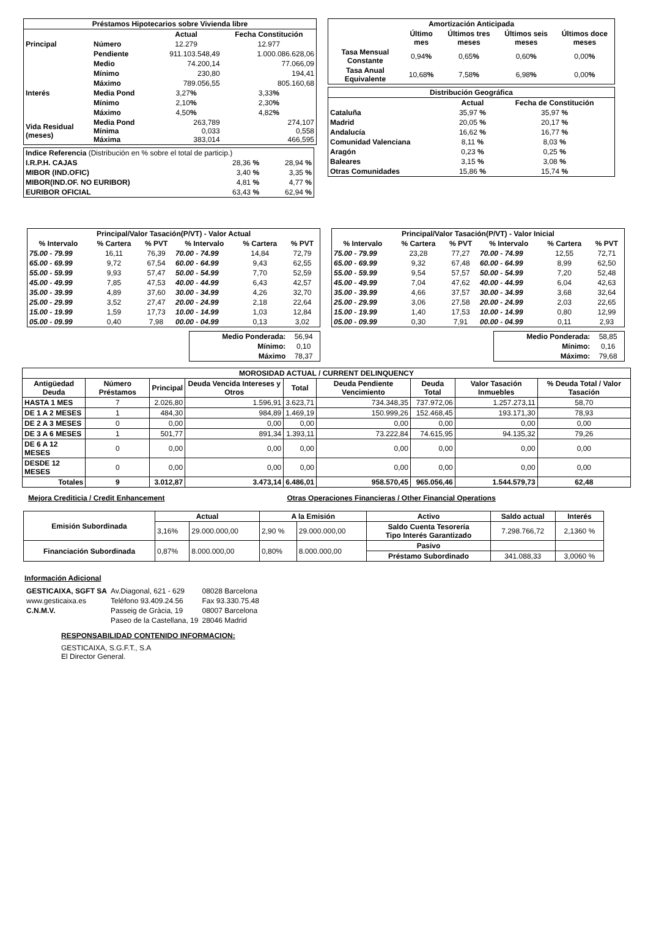| Préstamos Hipotecarios sobre Vivienda libre | | | |
| --- | --- | --- | --- |
| | | Actual | Fecha Constitución |
| Principal | Número | 12.279 | 12.977 |
| | Pendiente | 911.103.548,49 | 1.000.086.628,06 |
| | Medio | 74.200,14 | 77.066,09 |
| | Mínimo | 230,80 | 194,41 |
| | Máximo | 789.056,55 | 805.160,68 |
| Interés | Media Pond | 3,27 % | 3,33 % |
| | Mínimo | 2,10 % | 2,30 % |
| | Máximo | 4,50 % | 4,82 % |
| Vida Residual (meses) | Media Pond Mínima Máxima | 263,789 0,033 383,014 | 274,107 0,558 466,595 |
| Indice Referencia (Distribución en % sobre el total de particip.) | | |
| I.R.P.H. CAJAS | 28,36 % | 28,94 % |
| MIBOR (IND.OFIC) | 3,40 % | 3,35 % |
| MIBOR(IND.OF. NO EURIBOR) | 4,81 % | 4,77 % |
| EURIBOR OFICIAL | 63,43 % | 62,94 % |
| Amortización Anticipada | | | | |
| --- | --- | --- | --- | --- |
| | Último mes | Últimos tres meses | Últimos seis meses | Últimos doce meses |
| Tasa Mensual Constante | 0,94 % | 0,65 % | 0,60 % | 0,00 % |
| Tasa Anual Equivalente | 10,68 % | 7,58 % | 6,98 % | 0,00 % |
| Distribución Geográfica | | |
| --- | --- | --- |
| | Actual | Fecha de Constitución |
| Cataluña | 35,97 % | 35,97 % |
| Madrid | 20,05 % | 20,17 % |
| Andalucía | 16,62 % | 16,77 % |
| Comunidad Valenciana | 8,11 % | 8,03 % |
| Aragón | 0,23 % | 0,25 % |
| Baleares | 3,15 % | 3,08 % |
| Otras Comunidades | 15,86 % | 15,74 % |
| Principal/Valor Tasación(P/VT) - Valor Actual | | | | | |
| --- | --- | --- | --- | --- | --- |
| % Intervalo | % Cartera | % PVT | % Intervalo | % Cartera | % PVT |
| 75.00 - 79.99 | 16,11 | 76,39 | 70.00 - 74.99 | 14,84 | 72,79 |
| 65.00 - 69.99 | 9,72 | 67,54 | 60.00 - 64.99 | 9,43 | 62,55 |
| 55.00 - 59.99 | 9,93 | 57,47 | 50.00 - 54.99 | 7,70 | 52,59 |
| 45.00 - 49.99 | 7,85 | 47,53 | 40.00 - 44.99 | 6,43 | 42,57 |
| 35.00 - 39.99 | 4,89 | 37,60 | 30.00 - 34.99 | 4,26 | 32,70 |
| 25.00 - 29.99 | 3,52 | 27,47 | 20.00 - 24.99 | 2,18 | 22,64 |
| 15.00 - 19.99 | 1,59 | 17,73 | 10.00 - 14.99 | 1,03 | 12,84 |
| 05.00 - 09.99 | 0,40 | 7,98 | 00.00 - 04.99 | 0,13 | 3,02 |
| Medio Ponderada: | 56,94 |
| Mínimo: | 0,10 |
| Máximo | 78,37 |
| Principal/Valor Tasación(P/VT) - Valor Inicial | | | | | |
| --- | --- | --- | --- | --- | --- |
| % Intervalo | % Cartera | % PVT | % Intervalo | % Cartera | % PVT |
| 75.00 - 79.99 | 23,28 | 77,27 | 70.00 - 74.99 | 12,55 | 72,71 |
| 65.00 - 69.99 | 9,32 | 67,48 | 60.00 - 64.99 | 8,99 | 62,50 |
| 55.00 - 59.99 | 9,54 | 57,57 | 50.00 - 54.99 | 7,20 | 52,48 |
| 45.00 - 49.99 | 7,04 | 47,62 | 40.00 - 44.99 | 6,04 | 42,63 |
| 35.00 - 39.99 | 4,66 | 37,57 | 30.00 - 34.99 | 3,68 | 32,64 |
| 25.00 - 29.99 | 3,06 | 27,58 | 20.00 - 24.99 | 2,03 | 22,65 |
| 15.00 - 19.99 | 1,40 | 17,53 | 10.00 - 14.99 | 0,80 | 12,99 |
| 05.00 - 09.99 | 0,30 | 7,91 | 00.00 - 04.99 | 0,11 | 2,93 |
| Medio Ponderada: | 58,85 |
| Mínimo: | 0,16 |
| Máximo: | 79,68 |
| MOROSIDAD ACTUAL / CURRENT DELINQUENCY | | | | | | | | |
| --- | --- | --- | --- | --- | --- | --- | --- | --- |
| Antigüedad Deuda | Número Préstamos | Principal | Deuda Vencida Intereses y Otros | Total | Deuda Pendiente Vencimiento | Deuda Total | Valor Tasación Inmuebles | % Deuda Total / Valor Tasación |
| HASTA 1 MES | 7 | 2.026,80 | 1.596,91 | 3.623,71 | 734.348,35 | 737.972,06 | 1.257.273,11 | 58,70 |
| DE 1 A 2 MESES | 1 | 484,30 | 984,89 | 1.469,19 | 150.999,26 | 152.468,45 | 193.171,30 | 78,93 |
| DE 2 A 3 MESES | 0 | 0,00 | 0,00 | 0,00 | 0,00 | 0,00 | 0,00 | 0,00 |
| DE 3 A 6 MESES | 1 | 501,77 | 891,34 | 1.393,11 | 73.222,84 | 74.615,95 | 94.135,32 | 79,26 |
| DE 6 A 12 MESES | 0 | 0,00 | 0,00 | 0,00 | 0,00 | 0,00 | 0,00 | 0,00 |
| DESDE 12 MESES | 0 | 0,00 | 0,00 | 0,00 | 0,00 | 0,00 | 0,00 | 0,00 |
| Totales | 9 | 3.012,87 | 3.473,14 | 6.486,01 | 958.570,45 | 965.056,46 | 1.544.579,73 | 62,48 |
Mejora Crediticia / Credit Enhancement Otras Operaciones Financieras / Other Financial Operations
| Emisión Subordinada | Actual | | A la Emisión | | Activo | Saldo actual | Interés |
| --- | --- | --- | --- | --- | --- | --- | --- |
| | 3,16% | 29.000.000,00 | 2,90 % | 29.000.000,00 | Saldo Cuenta Tesorería Tipo Interés Garantizado | 7.298.766,72 | 2,1360 % |
| Financiación Subordinada | 0,87% | 8.000.000,00 | 0,80% | 8.000.000,00 | Pasivo | | |
| | | | | | Préstamo Subordinado | 341.088,33 | 3,0060 % |
Información Adicional
| GESTICAIXA, SGFT SA | Av.Diagonal, 621 - 629 | 08028 Barcelona |
| www.gesticaixa.es | Teléfono 93.409.24.56 | Fax 93.330.75.48 |
| C.N.M.V. | Passeig de Gràcia, 19 | 08007 Barcelona |
| | Paseo de la Castellana, 19 | 28046 Madrid |
RESPONSABILIDAD CONTENIDO INFORMACION:
GESTICAIXA, S.G.F.T., S.A
El Director General.